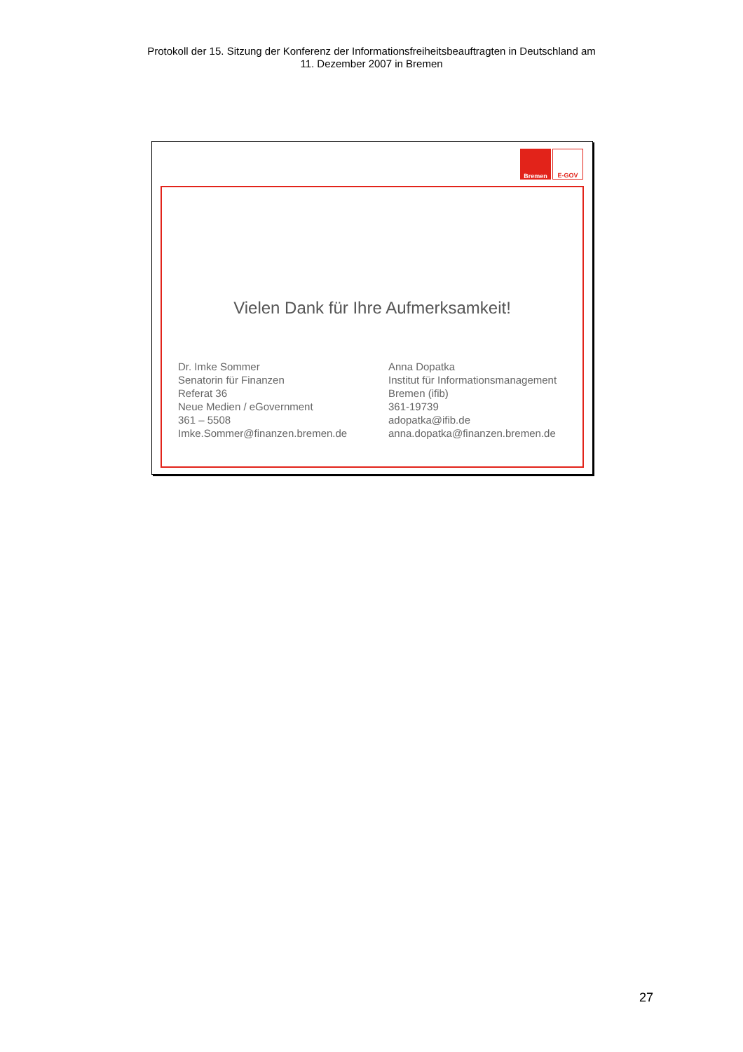Protokoll der 15. Sitzung der Konferenz der Informationsfreiheitsbeauftragten in Deutschland am
11. Dezember 2007 in Bremen
Bremen
E-GOV
Vielen Dank für Ihre Aufmerksamkeit!
Dr. Imke Sommer
Senatorin für Finanzen
Referat 36
Neue Medien / eGovernment
361 – 5508
Imke.Sommer@finanzen.bremen.de
Anna Dopatka
Institut für Informationsmanagement
Bremen (ifib)
361-19739
adopatka@ifib.de
anna.dopatka@finanzen.bremen.de
27